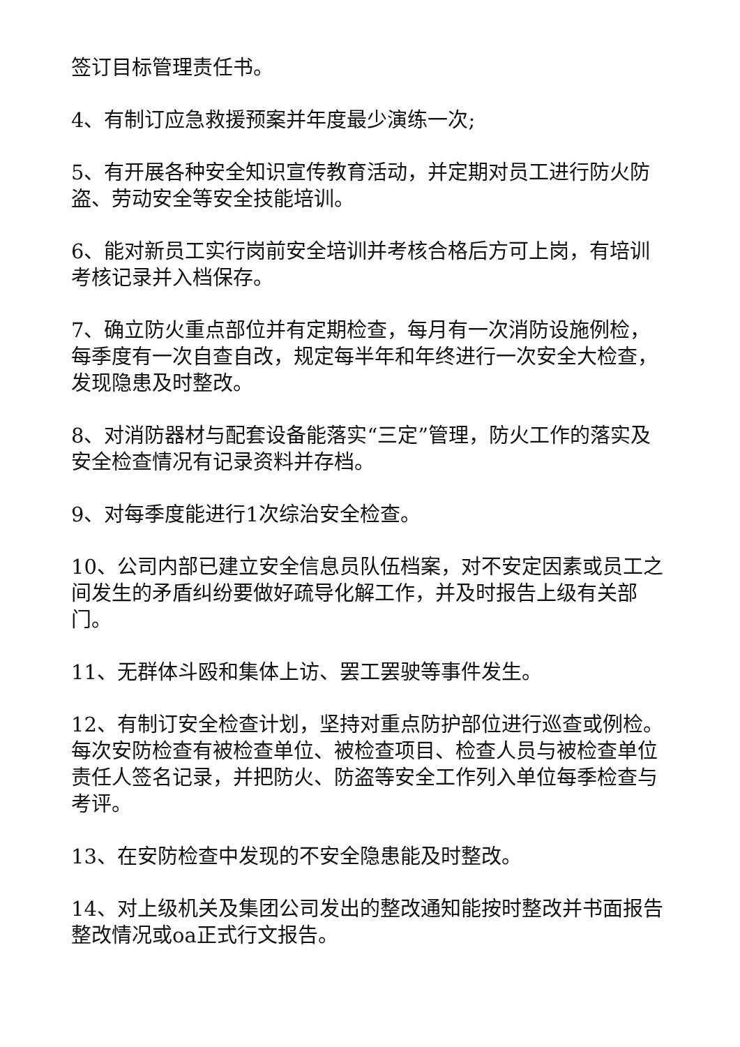签订目标管理责任书。
4、有制订应急救援预案并年度最少演练一次;
5、有开展各种安全知识宣传教育活动，并定期对员工进行防火防盗、劳动安全等安全技能培训。
6、能对新员工实行岗前安全培训并考核合格后方可上岗，有培训考核记录并入档保存。
7、确立防火重点部位并有定期检查，每月有一次消防设施例检，每季度有一次自查自改，规定每半年和年终进行一次安全大检查，发现隐患及时整改。
8、对消防器材与配套设备能落实“三定”管理，防火工作的落实及安全检查情况有记录资料并存档。
9、对每季度能进行1次综治安全检查。
10、公司内部已建立安全信息员队伍档案，对不安定因素或员工之间发生的矛盾纠纷要做好疏导化解工作，并及时报告上级有关部门。
11、无群体斗殴和集体上访、罢工罢驶等事件发生。
12、有制订安全检查计划，坚持对重点防护部位进行巡查或例检。每次安防检查有被检查单位、被检查项目、检查人员与被检查单位责任人签名记录，并把防火、防盗等安全工作列入单位每季检查与考评。
13、在安防检查中发现的不安全隐患能及时整改。
14、对上级机关及集团公司发出的整改通知能按时整改并书面报告整改情况或oa正式行文报告。